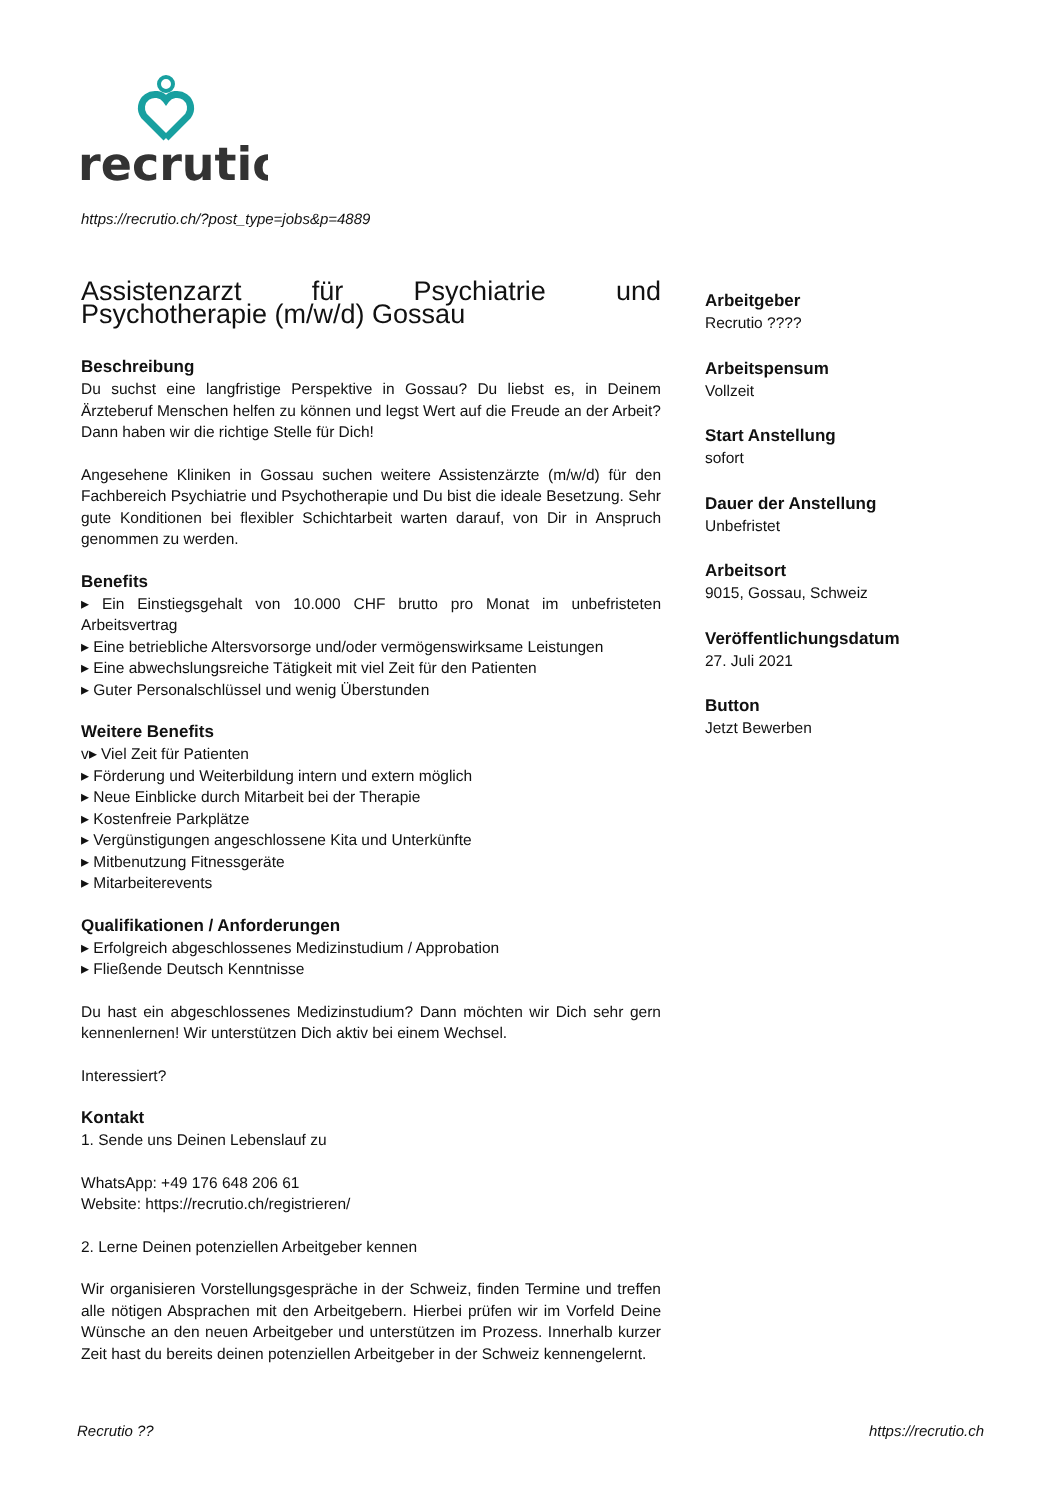recrutio
https://recrutio.ch/?post_type=jobs&p=4889
Assistenzarzt für Psychiatrie und Psychotherapie (m/w/d) Gossau
Beschreibung
Du suchst eine langfristige Perspektive in Gossau? Du liebst es, in Deinem Ärzteberuf Menschen helfen zu können und legst Wert auf die Freude an der Arbeit? Dann haben wir die richtige Stelle für Dich!
Angesehene Kliniken in Gossau suchen weitere Assistenzärzte (m/w/d) für den Fachbereich Psychiatrie und Psychotherapie und Du bist die ideale Besetzung. Sehr gute Konditionen bei flexibler Schichtarbeit warten darauf, von Dir in Anspruch genommen zu werden.
Benefits
▸ Ein Einstiegsgehalt von 10.000 CHF brutto pro Monat im unbefristeten Arbeitsvertrag
▸ Eine betriebliche Altersvorsorge und/oder vermögenswirksame Leistungen
▸ Eine abwechslungsreiche Tätigkeit mit viel Zeit für den Patienten
▸ Guter Personalschlüssel und wenig Überstunden
Weitere Benefits
v▸ Viel Zeit für Patienten
▸ Förderung und Weiterbildung intern und extern möglich
▸ Neue Einblicke durch Mitarbeit bei der Therapie
▸ Kostenfreie Parkplätze
▸ Vergünstigungen angeschlossene Kita und Unterkünfte
▸ Mitbenutzung Fitnessgeräte
▸ Mitarbeiterevents
Qualifikationen / Anforderungen
▸ Erfolgreich abgeschlossenes Medizinstudium / Approbation
▸ Fließende Deutsch Kenntnisse
Du hast ein abgeschlossenes Medizinstudium? Dann möchten wir Dich sehr gern kennenlernen! Wir unterstützen Dich aktiv bei einem Wechsel.
Interessiert?
Kontakt
1. Sende uns Deinen Lebenslauf zu
WhatsApp: +49 176 648 206 61
Website: https://recrutio.ch/registrieren/
2. Lerne Deinen potenziellen Arbeitgeber kennen
Wir organisieren Vorstellungsgespräche in der Schweiz, finden Termine und treffen alle nötigen Absprachen mit den Arbeitgebern. Hierbei prüfen wir im Vorfeld Deine Wünsche an den neuen Arbeitgeber und unterstützen im Prozess. Innerhalb kurzer Zeit hast du bereits deinen potenziellen Arbeitgeber in der Schweiz kennengelernt.
Arbeitgeber
Recrutio ????
Arbeitspensum
Vollzeit
Start Anstellung
sofort
Dauer der Anstellung
Unbefristet
Arbeitsort
9015, Gossau, Schweiz
Veröffentlichungsdatum
27. Juli 2021
Button
Jetzt Bewerben
Recrutio ?? https://recrutio.ch